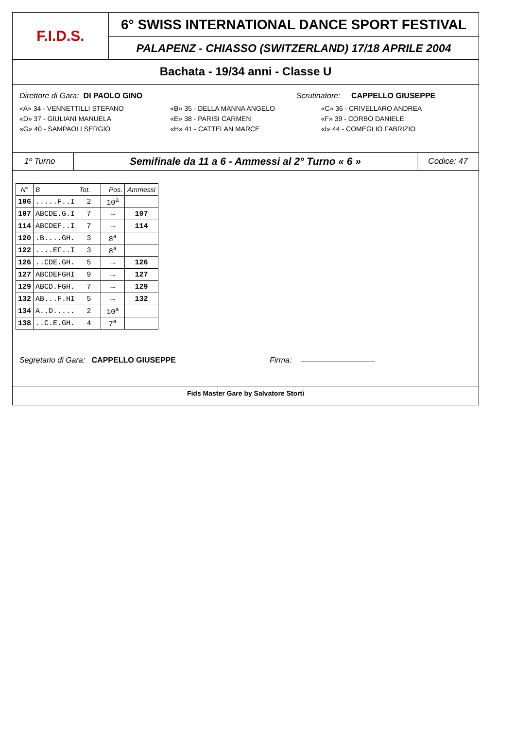F.I.D.S.
6° SWISS INTERNATIONAL DANCE SPORT FESTIVAL
PALAPENZ - CHIASSO (SWITZERLAND) 17/18 APRILE 2004
Bachata - 19/34 anni - Classe U
Direttore di Gara: DI PAOLO GINO Scrutinatore: CAPPELLO GIUSEPPE
«A» 34 - VENNETTILLI STEFANO «B» 35 - DELLA MANNA ANGELO «C» 36 - CRIVELLARO ANDREA
«D» 37 - GIULIANI MANUELA «E» 38 - PARISI CARMEN «F» 39 - CORBO DANIELE
«G» 40 - SAMPAOLI SERGIO «H» 41 - CATTELAN MARCE «I» 44 - COMEGLIO FABRIZIO
1º Turno
Semifinale da 11 a 6 - Ammessi al 2° Turno « 6 »
Codice: 47
| N° | B | Tot. | Pos. | Ammessi |
| --- | --- | --- | --- | --- |
| 106 | .....F..I | 2 | 10<sup>a</sup> | |
| 107 | ABCDE.G.I | 7 | → | 107 |
| 114 | ABCDEF..I | 7 | → | 114 |
| 120 | .B....GH. | 3 | 8<sup>a</sup> | |
| 122 | ....EF..I | 3 | 8<sup>a</sup> | |
| 126 | ..CDE.GH. | 5 | → | 126 |
| 127 | ABCDEFGHI | 9 | → | 127 |
| 129 | ABCD.FGH. | 7 | → | 129 |
| 132 | AB...F.HI | 5 | → | 132 |
| 134 | A..D..... | 2 | 10<sup>a</sup> | |
| 138 | ..C.E.GH. | 4 | 7<sup>a</sup> | |
Segretario di Gara: CAPPELLO GIUSEPPE Firma:
Fids Master Gare by Salvatore Storti